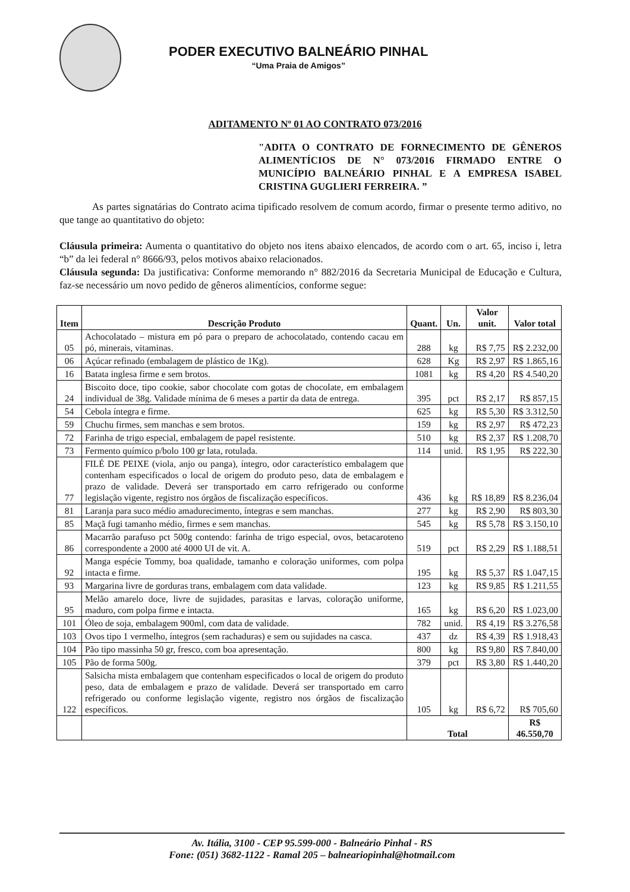PODER EXECUTIVO BALNEÁRIO PINHAL
“Uma Praia de Amigos”
ADITAMENTO Nº 01 AO CONTRATO 073/2016
"ADITA O CONTRATO DE FORNECIMENTO DE GÊNEROS ALIMENTÍCIOS DE N° 073/2016 FIRMADO ENTRE O MUNICÍPIO BALNEÁRIO PINHAL E A EMPRESA ISABEL CRISTINA GUGLIERI FERREIRA. ”
As partes signatárias do Contrato acima tipificado resolvem de comum acordo, firmar o presente termo aditivo, no que tange ao quantitativo do objeto:
Cláusula primeira: Aumenta o quantitativo do objeto nos itens abaixo elencados, de acordo com o art. 65, inciso i, letra “b” da lei federal n° 8666/93, pelos motivos abaixo relacionados.
Cláusula segunda: Da justificativa: Conforme memorando n° 882/2016 da Secretaria Municipal de Educação e Cultura, faz-se necessário um novo pedido de gêneros alimentícios, conforme segue:
| Item | Descrição Produto | Quant. | Un. | Valor unit. | Valor total |
| --- | --- | --- | --- | --- | --- |
| 05 | Achocolatado – mistura em pó para o preparo de achocolatado, contendo cacau em pó, minerais, vitaminas. | 288 | kg | R$ 7,75 | R$ 2.232,00 |
| 06 | Açúcar refinado (embalagem de plástico de 1Kg). | 628 | Kg | R$ 2,97 | R$ 1.865,16 |
| 16 | Batata inglesa firme e sem brotos. | 1081 | kg | R$ 4,20 | R$ 4.540,20 |
| 24 | Biscoito doce, tipo cookie, sabor chocolate com gotas de chocolate, em embalagem individual de 38g. Validade mínima de 6 meses a partir da data de entrega. | 395 | pct | R$ 2,17 | R$ 857,15 |
| 54 | Cebola íntegra e firme. | 625 | kg | R$ 5,30 | R$ 3.312,50 |
| 59 | Chuchu firmes, sem manchas e sem brotos. | 159 | kg | R$ 2,97 | R$ 472,23 |
| 72 | Farinha de trigo especial, embalagem de papel resistente. | 510 | kg | R$ 2,37 | R$ 1.208,70 |
| 73 | Fermento químico p/bolo 100 gr lata, rotulada. | 114 | unid. | R$ 1,95 | R$ 222,30 |
| 77 | FILÉ DE PEIXE (viola, anjo ou panga), íntegro, odor característico embalagem que contenham especificados o local de origem do produto peso, data de embalagem e prazo de validade. Deverá ser transportado em carro refrigerado ou conforme legislação vigente, registro nos órgãos de fiscalização específicos. | 436 | kg | R$ 18,89 | R$ 8.236,04 |
| 81 | Laranja para suco médio amadurecimento, íntegras e sem manchas. | 277 | kg | R$ 2,90 | R$ 803,30 |
| 85 | Maçã fugi tamanho médio, firmes e sem manchas. | 545 | kg | R$ 5,78 | R$ 3.150,10 |
| 86 | Macarrão parafuso pct 500g contendo: farinha de trigo especial, ovos, betacaroteno correspondente a 2000 até 4000 UI de vit. A. | 519 | pct | R$ 2,29 | R$ 1.188,51 |
| 92 | Manga espécie Tommy, boa qualidade, tamanho e coloração uniformes, com polpa intacta e firme. | 195 | kg | R$ 5,37 | R$ 1.047,15 |
| 93 | Margarina livre de gorduras trans, embalagem com data validade. | 123 | kg | R$ 9,85 | R$ 1.211,55 |
| 95 | Melão amarelo doce, livre de sujidades, parasitas e larvas, coloração uniforme, maduro, com polpa firme e intacta. | 165 | kg | R$ 6,20 | R$ 1.023,00 |
| 101 | Óleo de soja, embalagem 900ml, com data de validade. | 782 | unid. | R$ 4,19 | R$ 3.276,58 |
| 103 | Ovos tipo 1 vermelho, íntegros (sem rachaduras) e sem ou sujidades na casca. | 437 | dz | R$ 4,39 | R$ 1.918,43 |
| 104 | Pão tipo massinha 50 gr, fresco, com boa apresentação. | 800 | kg | R$ 9,80 | R$ 7.840,00 |
| 105 | Pão de forma 500g. | 379 | pct | R$ 3,80 | R$ 1.440,20 |
| 122 | Salsicha mista embalagem que contenham especificados o local de origem do produto peso, data de embalagem e prazo de validade. Deverá ser transportado em carro refrigerado ou conforme legislação vigente, registro nos órgãos de fiscalização específicos. | 105 | kg | R$ 6,72 | R$ 705,60 |
| | | Total | | | R$ 46.550,70 |
Av. Itália, 3100 - CEP 95.599-000 - Balneário Pinhal - RS
Fone: (051) 3682-1122 - Ramal 205 – balneariopinhal@hotmail.com